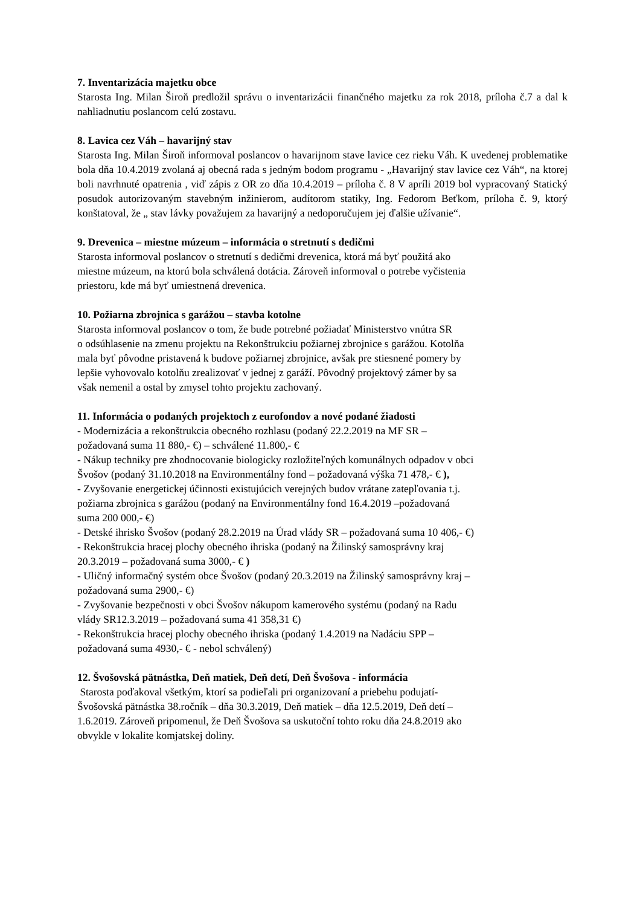7. Inventarizácia majetku obce
Starosta Ing. Milan Široň predložil správu o inventarizácii finančného majetku za rok 2018, príloha č.7 a dal k nahliadnutiu poslancom celú zostavu.
8. Lavica cez Váh – havarijný stav
Starosta Ing. Milan Široň informoval poslancov o havarijnom stave lavice cez rieku Váh. K uvedenej problematike bola dňa 10.4.2019 zvolaná aj obecná rada s jedným bodom programu - „Havarijný stav lavice cez Váh“, na ktorej boli navrhnuté opatrenia , viď zápis z OR zo dňa 10.4.2019 – príloha č. 8 V apríli 2019 bol vypracovaný Statický posudok autorizovaným stavebným inžinierom, audítorom statiky, Ing. Fedorom Beťkom, príloha č. 9, ktorý konštatoval, že „ stav lávky považujem za havarijný a nedoporučujem jej ďalšie užívanie“.
9. Drevenica – miestne múzeum – informácia o stretnutí s dedičmi
Starosta informoval poslancov o stretnutí s dedičmi drevenica, ktorá má byť použitá ako
miestne múzeum, na ktorú bola schválená dotácia. Zároveň informoval o potrebe vyčistenia
priestoru, kde má byť umiestnená drevenica.
10. Požiarna zbrojnica s garážou – stavba kotolne
Starosta informoval poslancov o tom, že bude potrebné požiadať Ministerstvo vnútra SR
o odsúhlasenie na zmenu projektu na Rekonštrukciu požiarnej zbrojnice s garážou. Kotolňa
mala byť pôvodne pristavená k budove požiarnej zbrojnice, avšak pre stiesnené pomery by
lepšie vyhovovalo kotolňu zrealizovať v jednej z garáží. Pôvodný projektový zámer by sa
však nemenil a ostal by zmysel tohto projektu zachovaný.
11. Informácia o podaných projektoch z eurofondov a nové podané žiadosti
- Modernizácia a rekonštrukcia obecného rozhlasu (podaný 22.2.2019 na MF SR –
požadovaná suma 11 880,- €) – schválené 11.800,- €
- Nákup techniky pre zhodnocovanie biologicky rozložiteľných komunálnych odpadov v obci
Švošov (podaný 31.10.2018 na Environmentálny fond – požadovaná výška 71 478,- € ),
- Zvyšovanie energetickej účinnosti existujúcich verejných budov vrátane zatepľovania t.j.
požiarna zbrojnica s garážou (podaný na Environmentálny fond 16.4.2019 –požadovaná
suma 200 000,- €)
- Detské ihrisko Švošov (podaný 28.2.2019 na Úrad vlády SR – požadovaná suma 10 406,- €)
- Rekonštrukcia hracej plochy obecného ihriska (podaný na Žilinský samosprávny kraj
20.3.2019 – požadovaná suma 3000,- € )
- Uličný informačný systém obce Švošov (podaný 20.3.2019 na Žilinský samosprávny kraj –
požadovaná suma 2900,- €)
- Zvyšovanie bezpečnosti v obci Švošov nákupom kamerového systému (podaný na Radu
vlády SR12.3.2019 – požadovaná suma 41 358,31 €)
- Rekonštrukcia hracej plochy obecného ihriska (podaný 1.4.2019 na Nadáciu SPP –
požadovaná suma 4930,- € - nebol schválený)
12. Švošovská pätnástka, Deň matiek, Deň detí, Deň Švošova - informácia
Starosta poďakoval všetkým, ktorí sa podieľali pri organizovaní a priebehu podujatí-
Švošovská pätnástka 38.ročník – dňa 30.3.2019, Deň matiek – dňa 12.5.2019, Deň detí –
1.6.2019. Zároveň pripomenul, že Deň Švošova sa uskutoční tohto roku dňa 24.8.2019 ako
obvykle v lokalite komjatskej doliny.